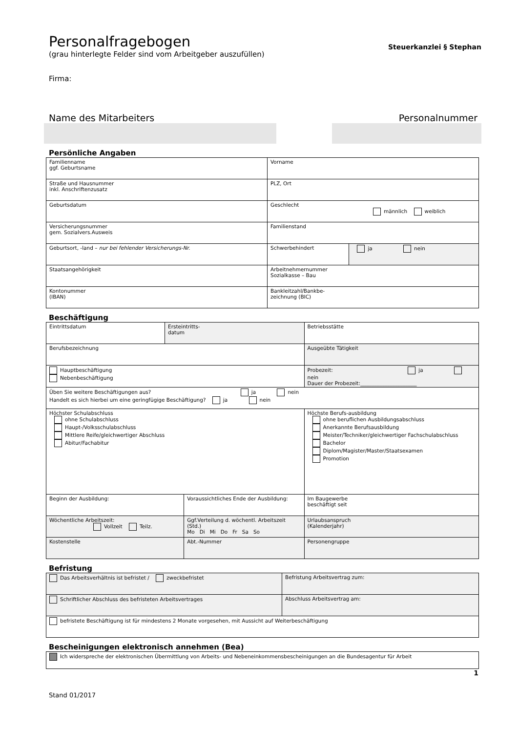Steuerkanzlei § Stephan
Personalfragebogen
(grau hinterlegte Felder sind vom Arbeitgeber auszufüllen)
Firma:
Name des Mitarbeiters Personalnummer
Persönliche Angaben
| Familienname ggf. Geburtsname | Vorname | |
| Straße und Hausnummer inkl. Anschriftenzusatz | PLZ, Ort | |
| Geburtsdatum | Geschlecht männlich weiblich | |
| Versicherungsnummer gem. Sozialvers.Ausweis | Familienstand | |
| Geburtsort, -land – nur bei fehlender Versicherungs-Nr. | Schwerbehindert | ja nein |
| Staatsangehörigkeit | Arbeitnehmernummer Sozialkasse – Bau | |
| Kontonummer (IBAN) | Bankleitzahl/Bankbe- zeichnung (BIC) | |
Beschäftigung
| Eintrittsdatum | Ersteintritts- datum | | Betriebsstätte | |
| Berufsbezeichnung | | | Ausgeübte Tätigkeit | |
| Hauptbeschäftigung Nebenbeschäftigung | | | Probezeit: ja nein Dauer der Probezeit:______________________ | |
| Üben Sie weitere Beschäftigungen aus? ja nein Handelt es sich hierbei um eine geringfügige Beschäftigung? ja nein | | | | |
| Höchster Schulabschluss ohne Schulabschluss Haupt-/Volksschulabschluss Mittlere Reife/gleichwertiger Abschluss Abitur/Fachabitur | | | Höchste Berufs-ausbildung ohne beruflichen Ausbildungsabschluss Anerkannte Berufsausbildung Meister/Techniker/gleichwertiger Fachschulabschluss Bachelor Diplom/Magister/Master/Staatsexamen Promotion | |
| Beginn der Ausbildung: | | Voraussichtliches Ende der Ausbildung: | | Im Baugewerbe beschäftigt seit |
| Wöchentliche Arbeitszeit: Vollzeit Teilz. | | Ggf.Verteilung d. wöchentl. Arbeitszeit (Std.) Mo Di Mi Do Fr Sa So | | Urlaubsanspruch (Kalenderjahr) |
| Kostenstelle | | Abt.-Nummer | | Personengruppe |
Befristung
| Das Arbeitsverhältnis ist befristet / zweckbefristet | Befristung Arbeitsvertrag zum: |
| Schriftlicher Abschluss des befristeten Arbeitsvertrages | Abschluss Arbeitsvertrag am: |
| befristete Beschäftigung ist für mindestens 2 Monate vorgesehen, mit Aussicht auf Weiterbeschäftigung | |
Bescheinigungen elektronisch annehmen (Bea)
| Ich widerspreche der elektronischen Übermittlung von Arbeits- und Nebeneinkommensbescheinigungen an die Bundesagentur für Arbeit |
1
Stand 01/2017